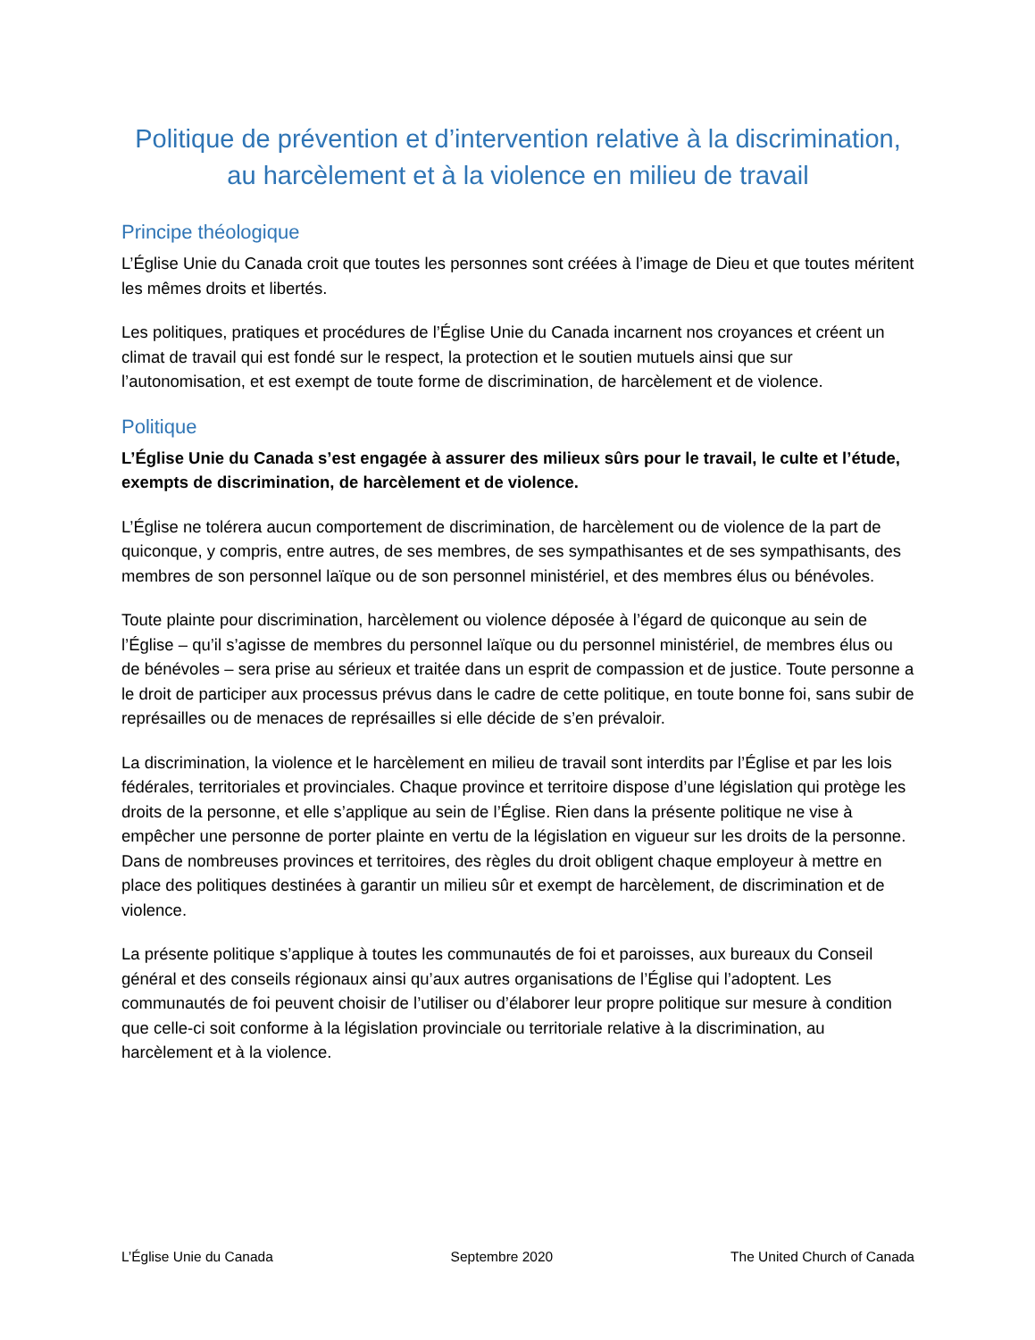Politique de prévention et d’intervention relative à la discrimination, au harcèlement et à la violence en milieu de travail
Principe théologique
L’Église Unie du Canada croit que toutes les personnes sont créées à l’image de Dieu et que toutes méritent les mêmes droits et libertés.
Les politiques, pratiques et procédures de l’Église Unie du Canada incarnent nos croyances et créent un climat de travail qui est fondé sur le respect, la protection et le soutien mutuels ainsi que sur l’autonomisation, et est exempt de toute forme de discrimination, de harcèlement et de violence.
Politique
L’Église Unie du Canada s’est engagée à assurer des milieux sûrs pour le travail, le culte et l’étude, exempts de discrimination, de harcèlement et de violence.
L’Église ne tolérera aucun comportement de discrimination, de harcèlement ou de violence de la part de quiconque, y compris, entre autres, de ses membres, de ses sympathisantes et de ses sympathisants, des membres de son personnel laïque ou de son personnel ministériel, et des membres élus ou bénévoles.
Toute plainte pour discrimination, harcèlement ou violence déposée à l’égard de quiconque au sein de l’Église – qu’il s’agisse de membres du personnel laïque ou du personnel ministériel, de membres élus ou de bénévoles – sera prise au sérieux et traitée dans un esprit de compassion et de justice. Toute personne a le droit de participer aux processus prévus dans le cadre de cette politique, en toute bonne foi, sans subir de représailles ou de menaces de représailles si elle décide de s’en prévaloir.
La discrimination, la violence et le harcèlement en milieu de travail sont interdits par l’Église et par les lois fédérales, territoriales et provinciales. Chaque province et territoire dispose d’une législation qui protège les droits de la personne, et elle s’applique au sein de l’Église. Rien dans la présente politique ne vise à empêcher une personne de porter plainte en vertu de la législation en vigueur sur les droits de la personne. Dans de nombreuses provinces et territoires, des règles du droit obligent chaque employeur à mettre en place des politiques destinées à garantir un milieu sûr et exempt de harcèlement, de discrimination et de violence.
La présente politique s’applique à toutes les communautés de foi et paroisses, aux bureaux du Conseil général et des conseils régionaux ainsi qu’aux autres organisations de l’Église qui l’adoptent. Les communautés de foi peuvent choisir de l’utiliser ou d’élaborer leur propre politique sur mesure à condition que celle-ci soit conforme à la législation provinciale ou territoriale relative à la discrimination, au harcèlement et à la violence.
L’Église Unie du Canada Septembre 2020 The United Church of Canada